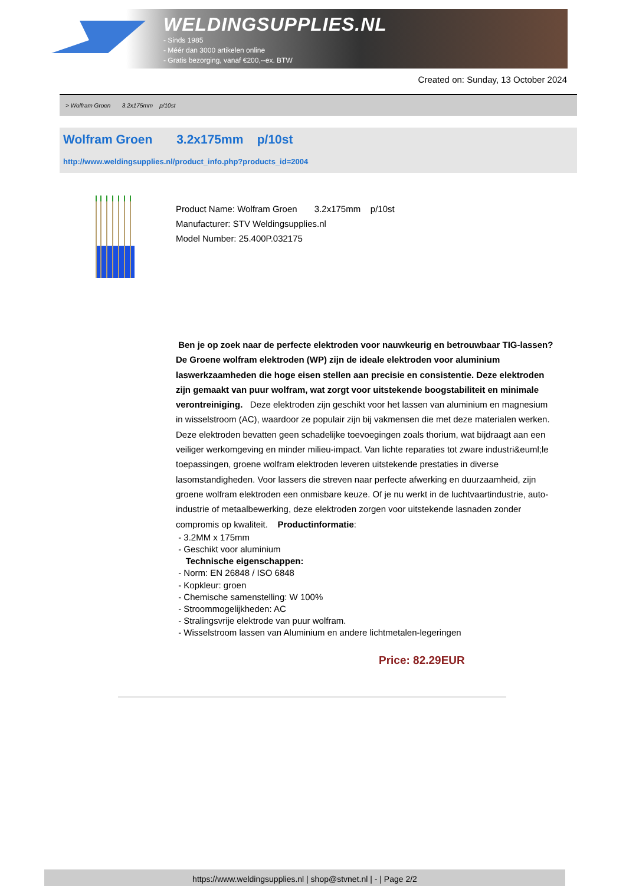WELDINGSUPPLIES.NL
- Sinds 1985
- Méér dan 3000 artikelen online
- Gratis bezorging, vanaf €200,--ex. BTW
Created on: Sunday, 13 October 2024
> Wolfram Groen 3.2x175mm p/10st
Wolfram Groen 3.2x175mm p/10st
http://www.weldingsupplies.nl/product_info.php?products_id=2004
Product Name: Wolfram Groen 3.2x175mm p/10st
Manufacturer: STV Weldingsupplies.nl
Model Number: 25.400P.032175
Ben je op zoek naar de perfecte elektroden voor nauwkeurig en betrouwbaar TIG-lassen? De Groene wolfram elektroden (WP) zijn de ideale elektroden voor aluminium laswerkzaamheden die hoge eisen stellen aan precisie en consistentie. Deze elektroden zijn gemaakt van puur wolfram, wat zorgt voor uitstekende boogstabiliteit en minimale verontreiniging. Deze elektroden zijn geschikt voor het lassen van aluminium en magnesium in wisselstroom (AC), waardoor ze populair zijn bij vakmensen die met deze materialen werken. Deze elektroden bevatten geen schadelijke toevoegingen zoals thorium, wat bijdraagt aan een veiliger werkomgeving en minder milieu-impact. Van lichte reparaties tot zware industri&euml;le toepassingen, groene wolfram elektroden leveren uitstekende prestaties in diverse lasomstandigheden. Voor lassers die streven naar perfecte afwerking en duurzaamheid, zijn groene wolfram elektroden een onmisbare keuze. Of je nu werkt in de luchtvaartindustrie, auto-industrie of metaalbewerking, deze elektroden zorgen voor uitstekende lasnaden zonder compromis op kwaliteit. Productinformatie:
- 3.2MM x 175mm
- Geschikt voor aluminium
Technische eigenschappen:
- Norm: EN 26848 / ISO 6848
- Kopkleur: groen
- Chemische samenstelling: W 100%
- Stroommogelijkheden: AC
- Stralingsvrije elektrode van puur wolfram.
- Wisselstroom lassen van Aluminium en andere lichtmetalen-legeringen
Price: 82.29EUR
https://www.weldingsupplies.nl | shop@stvnet.nl | - | Page 2/2